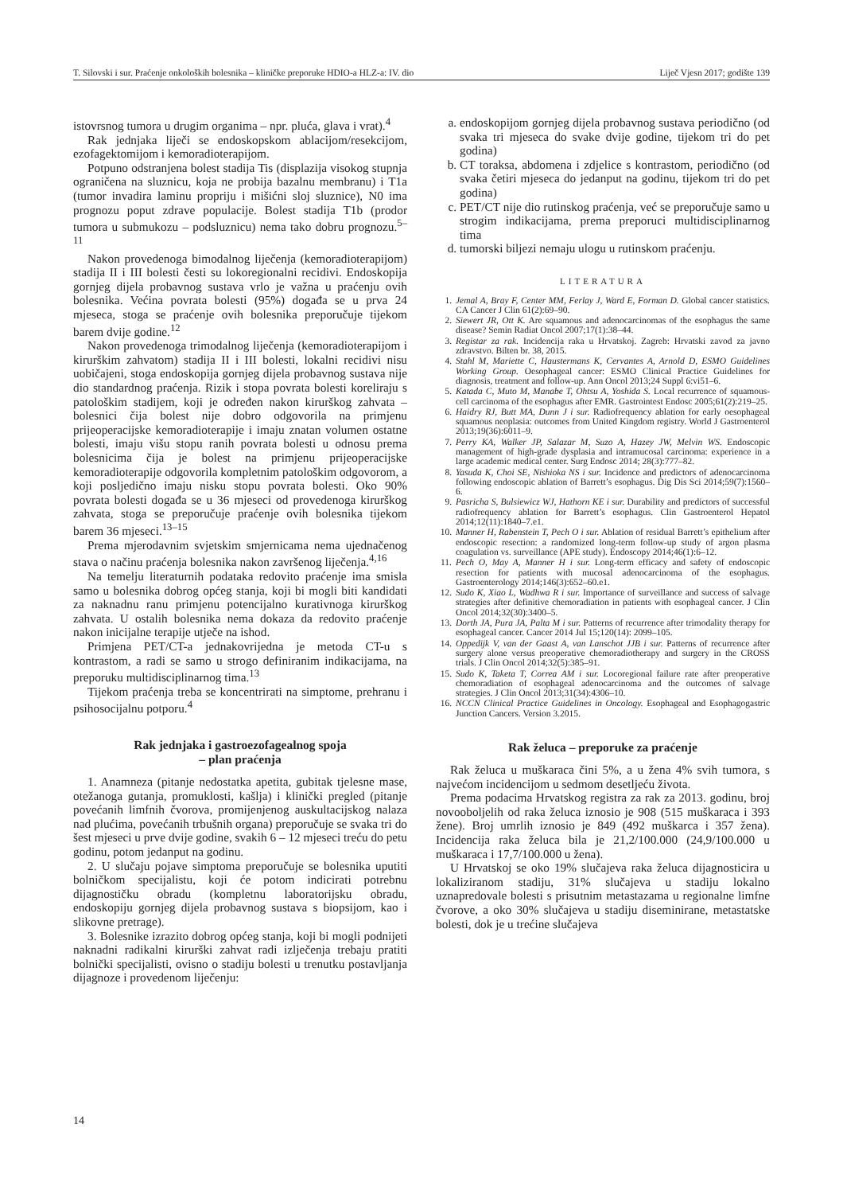T. Silovski i sur. Praćenje onkoloških bolesnika – kliničke preporuke HDIO-a HLZ-a: IV. dio Liječ Vjesn 2017; godište 139
istovrsnog tumora u drugim organima – npr. pluća, glava i vrat).<sup>4</sup>
Rak jednjaka liječi se endoskopskom ablacijom/resekcijom, ezofagektomijom i kemoradioterapijom.
Potpuno odstranjena bolest stadija Tis (displazija visokog stupnja ograničena na sluznicu, koja ne probija bazalnu membranu) i T1a (tumor invadira laminu propriju i mišićni sloj sluznice), N0 ima prognozu poput zdrave populacije. Bolest stadija T1b (prodor tumora u submukozu – podsluznicu) nema tako dobru prognozu.<sup>5–11</sup>
Nakon provedenoga bimodalnog liječenja (kemoradioterapijom) stadija II i III bolesti česti su lokoregionalni recidivi. Endoskopija gornjeg dijela probavnog sustava vrlo je važna u praćenju ovih bolesnika. Većina povrata bolesti (95%) događa se u prva 24 mjeseca, stoga se praćenje ovih bolesnika preporučuje tijekom barem dvije godine.<sup>12</sup>
Nakon provedenoga trimodalnog liječenja (kemoradioterapijom i kirurškim zahvatom) stadija II i III bolesti, lokalni recidivi nisu uobičajeni, stoga endoskopija gornjeg dijela probavnog sustava nije dio standardnog praćenja. Rizik i stopa povrata bolesti koreliraju s patološkim stadijem, koji je određen nakon kirurškog zahvata – bolesnici čija bolest nije dobro odgovorila na primjenu prijeoperacijske kemoradioterapije i imaju znatan volumen ostatne bolesti, imaju višu stopu ranih povrata bolesti u odnosu prema bolesnicima čija je bolest na primjenu prijeoperacijske kemoradioterapije odgovorila kompletnim patološkim odgovorom, a koji posljedično imaju nisku stopu povrata bolesti. Oko 90% povrata bolesti događa se u 36 mjeseci od provedenoga kirurškog zahvata, stoga se preporučuje praćenje ovih bolesnika tijekom barem 36 mjeseci.<sup>13–15</sup>
Prema mjerodavnim svjetskim smjernicama nema ujednačenog stava o načinu praćenja bolesnika nakon završenog liječenja.<sup>4,16</sup>
Na temelju literaturnih podataka redovito praćenje ima smisla samo u bolesnika dobrog općeg stanja, koji bi mogli biti kandidati za naknadnu ranu primjenu potencijalno kurativnoga kirurškog zahvata. U ostalih bolesnika nema dokaza da redovito praćenje nakon inicijalne terapije utječe na ishod.
Primjena PET/CT-a jednakovrijedna je metoda CT-u s kontrastom, a radi se samo u strogo definiranim indikacijama, na preporuku multidisciplinarnog tima.<sup>13</sup>
Tijekom praćenja treba se koncentrirati na simptome, prehranu i psihosocijalnu potporu.<sup>4</sup>
Rak jednjaka i gastroezofagealnog spoja
– plan praćenja
1. Anamneza (pitanje nedostatka apetita, gubitak tjelesne mase, otežanoga gutanja, promuklosti, kašlja) i klinički pregled (pitanje povećanih limfnih čvorova, promijenjenog auskultacijskog nalaza nad plućima, povećanih trbušnih organa) preporučuje se svaka tri do šest mjeseci u prve dvije godine, svakih 6 – 12 mjeseci treću do petu godinu, potom jedanput na godinu.
2. U slučaju pojave simptoma preporučuje se bolesnika uputiti bolničkom specijalistu, koji će potom indicirati potrebnu dijagnostičku obradu (kompletnu laboratorijsku obradu, endoskopiju gornjeg dijela probavnog sustava s biopsijom, kao i slikovne pretrage).
3. Bolesnike izrazito dobrog općeg stanja, koji bi mogli podnijeti naknadni radikalni kirurški zahvat radi izlječenja trebaju pratiti bolnički specijalisti, ovisno o stadiju bolesti u trenutku postavljanja dijagnoze i provedenom liječenju:
a. endoskopijom gornjeg dijela probavnog sustava periodično (od svaka tri mjeseca do svake dvije godine, tijekom tri do pet godina)
b. CT toraksa, abdomena i zdjelice s kontrastom, periodično (od svaka četiri mjeseca do jedanput na godinu, tijekom tri do pet godina)
c. PET/CT nije dio rutinskog praćenja, već se preporučuje samo u strogim indikacijama, prema preporuci multidisciplinarnog tima
d. tumorski biljezi nemaju ulogu u rutinskom praćenju.
LITERATURA
1. Jemal A, Bray F, Center MM, Ferlay J, Ward E, Forman D. Global cancer statistics. CA Cancer J Clin 61(2):69–90.
2. Siewert JR, Ott K. Are squamous and adenocarcinomas of the esophagus the same disease? Semin Radiat Oncol 2007;17(1):38–44.
3. Registar za rak. Incidencija raka u Hrvatskoj. Zagreb: Hrvatski zavod za javno zdravstvo. Bilten br. 38, 2015.
4. Stahl M, Mariette C, Haustermans K, Cervantes A, Arnold D, ESMO Guidelines Working Group. Oesophageal cancer: ESMO Clinical Practice Guidelines for diagnosis, treatment and follow-up. Ann Oncol 2013;24 Suppl 6:vi51–6.
5. Katada C, Muto M, Manabe T, Ohtsu A, Yoshida S. Local recurrence of squamous-cell carcinoma of the esophagus after EMR. Gastrointest Endosc 2005;61(2):219–25.
6. Haidry RJ, Butt MA, Dunn J i sur. Radiofrequency ablation for early oesophageal squamous neoplasia: outcomes from United Kingdom registry. World J Gastroenterol 2013;19(36):6011–9.
7. Perry KA, Walker JP, Salazar M, Suzo A, Hazey JW, Melvin WS. Endoscopic management of high-grade dysplasia and intramucosal carcinoma: experience in a large academic medical center. Surg Endosc 2014; 28(3):777–82.
8. Yasuda K, Choi SE, Nishioka NS i sur. Incidence and predictors of adenocarcinoma following endoscopic ablation of Barrett’s esophagus. Dig Dis Sci 2014;59(7):1560–6.
9. Pasricha S, Bulsiewicz WJ, Hathorn KE i sur. Durability and predictors of successful radiofrequency ablation for Barrett’s esophagus. Clin Gastroenterol Hepatol 2014;12(11):1840–7.e1.
10. Manner H, Rabenstein T, Pech O i sur. Ablation of residual Barrett’s epithelium after endoscopic resection: a randomized long-term follow-up study of argon plasma coagulation vs. surveillance (APE study). Endoscopy 2014;46(1):6–12.
11. Pech O, May A, Manner H i sur. Long-term efficacy and safety of endoscopic resection for patients with mucosal adenocarcinoma of the esophagus. Gastroenterology 2014;146(3):652–60.e1.
12. Sudo K, Xiao L, Wadhwa R i sur. Importance of surveillance and success of salvage strategies after definitive chemoradiation in patients with esophageal cancer. J Clin Oncol 2014;32(30):3400–5.
13. Dorth JA, Pura JA, Palta M i sur. Patterns of recurrence after trimodality therapy for esophageal cancer. Cancer 2014 Jul 15;120(14): 2099–105.
14. Oppedijk V, van der Gaast A, van Lanschot JJB i sur. Patterns of recurrence after surgery alone versus preoperative chemoradiotherapy and surgery in the CROSS trials. J Clin Oncol 2014;32(5):385–91.
15. Sudo K, Taketa T, Correa AM i sur. Locoregional failure rate after preoperative chemoradiation of esophageal adenocarcinoma and the outcomes of salvage strategies. J Clin Oncol 2013;31(34):4306–10.
16. NCCN Clinical Practice Guidelines in Oncology. Esophageal and Esophagogastric Junction Cancers. Version 3.2015.
Rak želuca – preporuke za praćenje
Rak želuca u muškaraca čini 5%, a u žena 4% svih tumora, s najvećom incidencijom u sedmom desetljeću života.
Prema podacima Hrvatskog registra za rak za 2013. godinu, broj novooboljelih od raka želuca iznosio je 908 (515 muškaraca i 393 žene). Broj umrlih iznosio je 849 (492 muškarca i 357 žena). Incidencija raka želuca bila je 21,2/100.000 (24,9/100.000 u muškaraca i 17,7/100.000 u žena).
U Hrvatskoj se oko 19% slučajeva raka želuca dijagnosticira u lokaliziranom stadiju, 31% slučajeva u stadiju lokalno uznapredovale bolesti s prisutnim metastazama u regionalne limfne čvorove, a oko 30% slučajeva u stadiju diseminirane, metastatske bolesti, dok je u trećine slučajeva
14